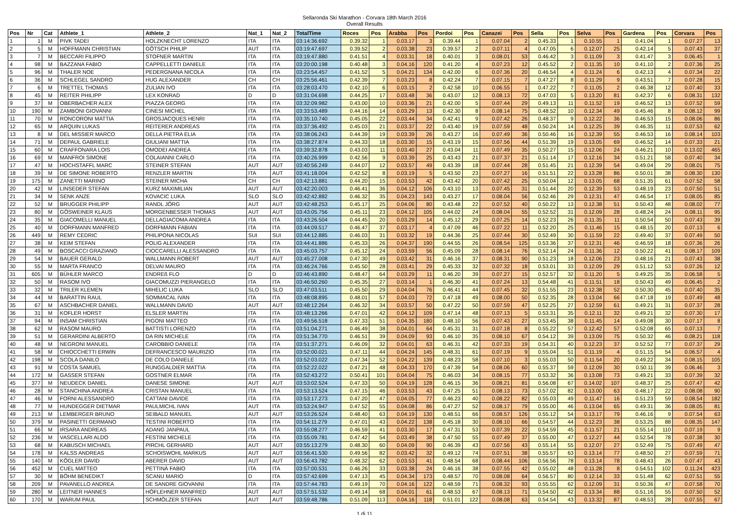Sellaronda Ski Marathon - Corvara 18th March 2016
Overall Results
| Pos | Nr | Cat | Athlete_1 | Athlete_2 | Nat_1 | Nat_2 | TotalTime | Roces | Pos | Arabba | Pos | Pordoi | Pos | Canazei | Pos | Sella | Pos | Selva | Pos | Gardena | Pos | Corvara | Pos |
| --- | --- | --- | --- | --- | --- | --- | --- | --- | --- | --- | --- | --- | --- | --- | --- | --- | --- | --- | --- | --- | --- | --- | --- |
| 1 | 1 | M | PIVK TADEI | HOLZKNECHT LORENZO | ITA | ITA | 03:14:36.692 | 0.39.32 | 1 | 0.03.17 | 3 | 0.39.44 | 1 | 0.07.04 | 2 | 0.45.33 | 1 | 0.10.55 | 1 | 0.41.04 | 1 | 0.07.27 | 13 |
| 2 | 5 | M | HOFFMANN CHRISTIAN | GÖTSCH PHILIP | AUT | ITA | 03:19:47.697 | 0.39.52 | 2 | 0.03.38 | 23 | 0.39.57 | 2 | 0.07.11 | 4 | 0.47.05 | 6 | 0.12.07 | 25 | 0.42.14 | 5 | 0.07.43 | 37 |
| 3 | 7 | M | BECCARI FILIPPO | STOFNER MARTIN | ITA | ITA | 03:19:47.880 | 0.41.51 | 4 | 0.03.31 | 18 | 0.40.01 | 3 | 0.08.01 | 53 | 0.46.42 | 3 | 0.11.09 | 3 | 0.41.47 | 3 | 0.06.45 | 1 |
| 4 | 98 | M | BAZZANA FABIO | CAPPELLETTI DANIELE | ITA | ITA | 03:20:00.198 | 0.40.48 | 3 | 0.04.16 | 120 | 0.41.20 | 4 | 0.07.23 | 12 | 0.45.52 | 2 | 0.11.35 | 10 | 0.41.10 | 2 | 0.07.36 | 25 |
| 5 | 96 | M | THALER NOE | PEDERGNANA NICOLA | ITA | ITA | 03:23:54.457 | 0.41.52 | 5 | 0.04.21 | 134 | 0.42.00 | 6 | 0.07.36 | 20 | 0.46.54 | 4 | 0.11.24 | 6 | 0.42.13 | 4 | 0.07.34 | 22 |
| 6 | 36 | M | SCHLEGEL SANDRO | HUG ALEXANDER | CH | CH | 03:25:56.461 | 0.42.39 | 7 | 0.03.23 | 8 | 0.42.24 | 7 | 0.07.15 | 7 | 0.47.27 | 8 | 0.11.29 | 9 | 0.43.51 | 7 | 0.07.28 | 15 |
| 7 | 6 | M | TRETTEL THOMAS | ZULIAN IVO | ITA | ITA | 03:28:03.470 | 0.42.10 | 6 | 0.03.15 | 2 | 0.42.58 | 10 | 0.06.55 | 1 | 0.47.22 | 7 | 0.11.05 | 2 | 0.46.38 | 12 | 0.07.40 | 33 |
| 8 | 45 | M | REITER PHILIPP | LEX KONRAD | D | D | 03:31:04.698 | 0.44.25 | 17 | 0.03.48 | 36 | 0.43.07 | 12 | 0.08.13 | 72 | 0.47.03 | 5 | 0.13.20 | 81 | 0.42.37 | 6 | 0.08.31 | 132 |
| 9 | 37 | M | OBERBACHER ALEX | PIAZZA GEORG | ITA | ITA | 03:32:09.982 | 0.43.00 | 10 | 0.03.36 | 21 | 0.42.00 | 5 | 0.07.44 | 29 | 0.49.13 | 11 | 0.11.52 | 19 | 0.46.52 | 13 | 0.07.52 | 59 |
| 10 | 190 | M | ZAMBONI GIOVANNI | CINESI MICHEL | ITA | ITA | 03:33:53.489 | 0.44.16 | 14 | 0.03.29 | 13 | 0.42.30 | 8 | 0.08.14 | 75 | 0.48.52 | 10 | 0.12.34 | 49 | 0.45.46 | 8 | 0.08.12 | 99 |
| 11 | 70 | M | RONCORONI MATTIA | GROSJACQUES HENRI | ITA | ITA | 03:35:10.740 | 0.45.05 | 22 | 0.03.44 | 34 | 0.42.41 | 9 | 0.07.42 | 26 | 0.48.37 | 9 | 0.12.22 | 36 | 0.46.53 | 15 | 0.08.06 | 86 |
| 12 | 65 | M | ARQUIN LUKAS | REITERER ANDREAS | ITA | ITA | 03:37:36.492 | 0.45.03 | 21 | 0.03.37 | 22 | 0.43.40 | 19 | 0.07.59 | 48 | 0.50.24 | 14 | 0.12.25 | 39 | 0.46.35 | 11 | 0.07.53 | 62 |
| 13 | 8 | M | DEL MISSIER MARCO | DELLA PIETRA ELIA | ITA | ITA | 03:38:06.243 | 0.44.39 | 19 | 0.03.39 | 26 | 0.43.27 | 16 | 0.07.49 | 36 | 0.50.46 | 16 | 0.12.39 | 55 | 0.46.53 | 16 | 0.08.14 | 103 |
| 14 | 71 | M | DEPAUL GABRIELE | GIULIANI MATTIA | ITA | ITA | 03:38:27.874 | 0.44.33 | 18 | 0.03.30 | 15 | 0.43.19 | 15 | 0.07.56 | 44 | 0.51.39 | 19 | 0.13.05 | 69 | 0.46.52 | 14 | 0.07.33 | 21 |
| 15 | 60 | M | CRAFFONARA LOIS | OMODEI ANDREA | ITA | ITA | 03:39:32.878 | 0.43.03 | 11 | 0.03.40 | 27 | 0.43.04 | 11 | 0.07.49 | 35 | 0.50.27 | 15 | 0.12.06 | 24 | 0.46.21 | 10 | 0.13.02 | 465 |
| 16 | 69 | M | MANFROI SIMONE | COLAIANNI CARLO | ITA | ITA | 03:40:26.999 | 0.42.56 | 9 | 0.03.39 | 25 | 0.43.43 | 21 | 0.07.37 | 21 | 0.51.14 | 17 | 0.12.16 | 34 | 0.51.21 | 58 | 0.07.40 | 34 |
| 17 | 47 | M | HOCHSTAFFL MARC | STEINER STEFAN | AUT | AUT | 03:40:56.249 | 0.44.07 | 12 | 0.03.57 | 49 | 0.43.39 | 18 | 0.07.44 | 28 | 0.51.45 | 21 | 0.12.39 | 54 | 0.49.04 | 29 | 0.08.01 | 75 |
| 18 | 39 | M | DE SIMONE ROBERTO | RENZLER MARTIN | ITA | AUT | 03:41:18.004 | 0.42.52 | 8 | 0.03.19 | 5 | 0.43.50 | 23 | 0.07.27 | 16 | 0.51.51 | 22 | 0.13.28 | 86 | 0.50.01 | 38 | 0.08.30 | 130 |
| 19 | 175 | M | ZANETTI MARINO | STEINER MICHA | CH | CH | 03:42:13.881 | 0.44.20 | 15 | 0.03.53 | 42 | 0.43.42 | 20 | 0.07.42 | 25 | 0.50.04 | 12 | 0.13.05 | 68 | 0.51.35 | 61 | 0.07.52 | 58 |
| 20 | 42 | M | LINSEDER STEFAN | KURZ MAXIMILIAN | AUT | AUT | 03:42:20.003 | 0.46.41 | 36 | 0.04.12 | 106 | 0.43.10 | 13 | 0.07.45 | 31 | 0.51.44 | 20 | 0.12.39 | 53 | 0.48.19 | 23 | 0.07.50 | 51 |
| 21 | 34 | M | SENK ANZE | KOVACIC LUKA | SLO | SLO | 03:42:42.882 | 0.46.32 | 35 | 0.04.23 | 143 | 0.43.27 | 17 | 0.08.04 | 56 | 0.52.46 | 29 | 0.12.31 | 47 | 0.46.54 | 17 | 0.08.05 | 85 |
| 22 | 52 | M | BRUGGER PHILIPP | RANDL JÖRG | AUT | AUT | 03:42:48.253 | 0.45.17 | 25 | 0.04.06 | 80 | 0.43.48 | 22 | 0.07.52 | 40 | 0.50.22 | 13 | 0.12.38 | 51 | 0.50.43 | 48 | 0.08.02 | 77 |
| 23 | 80 | M | GÖSWEINER KLAUS | MORGENBESSER THOMAS | AUT | AUT | 03:43:05.756 | 0.45.11 | 23 | 0.04.12 | 105 | 0.44.02 | 24 | 0.08.04 | 55 | 0.52.52 | 31 | 0.12.09 | 28 | 0.48.24 | 24 | 0.08.11 | 95 |
| 24 | 35 | M | GIACOMELLI MANUEL | DELLAGIACOMA ANDREA | ITA | ITA | 03:43:26.504 | 0.44.45 | 20 | 0.03.29 | 14 | 0.45.12 | 29 | 0.07.25 | 14 | 0.52.23 | 26 | 0.11.35 | 11 | 0.50.54 | 50 | 0.07.43 | 39 |
| 25 | 40 | M | DORFMANN MANFRED | DORFMANN FABIAN | ITA | ITA | 03:44:09.517 | 0.46.47 | 37 | 0.03.17 | 4 | 0.47.09 | 46 | 0.07.22 | 11 | 0.52.20 | 25 | 0.11.46 | 15 | 0.48.15 | 20 | 0.07.13 | 6 |
| 26 | 449 | M | REMY CEDRIC | PHILIPONA NICOLAS | SUI | SUI | 03:44:12.885 | 0.46.03 | 31 | 0.03.32 | 19 | 0.44.36 | 25 | 0.07.44 | 30 | 0.52.49 | 30 | 0.11.59 | 22 | 0.49.40 | 37 | 0.07.49 | 50 |
| 27 | 38 | M | KEIM STEFAN | POLIG ALEXANDER | ITA | ITA | 03:44:41.886 | 0.45.33 | 26 | 0.04.37 | 190 | 0.44.55 | 26 | 0.08.54 | 125 | 0.53.36 | 37 | 0.12.31 | 46 | 0.46.59 | 18 | 0.07.36 | 26 |
| 28 | 49 | M | BOSCACCI GRAZIANO | CIOCCARELLI ALESSANDRO | ITA | ITA | 03:45:03.757 | 0.45.12 | 24 | 0.03.59 | 56 | 0.45.09 | 28 | 0.08.14 | 76 | 0.52.14 | 24 | 0.11.36 | 12 | 0.50.22 | 41 | 0.08.17 | 109 |
| 29 | 54 | M | BAUER GERALD | WALLMANN ROBERT | AUT | AUT | 03:45:27.008 | 0.47.30 | 49 | 0.03.42 | 31 | 0.46.16 | 37 | 0.08.31 | 90 | 0.51.23 | 18 | 0.12.06 | 23 | 0.48.16 | 21 | 0.07.43 | 38 |
| 30 | 55 | M | MARTA FRANCO | DELVAI MAURO | ITA | ITA | 03:46:24.766 | 0.45.50 | 28 | 0.03.41 | 29 | 0.45.33 | 32 | 0.07.32 | 18 | 0.53.01 | 33 | 0.12.09 | 29 | 0.51.12 | 53 | 0.07.26 | 12 |
| 31 | 605 | M | BÜHLER MARCO | ENDREß FLO | D | D | 03:46:43.890 | 0.48.47 | 64 | 0.03.29 | 11 | 0.46.20 | 39 | 0.07.27 | 15 | 0.52.57 | 32 | 0.11.20 | 5 | 0.49.25 | 35 | 0.06.58 | 5 |
| 32 | 50 | M | RASOM IVO | GIACOMUZZI PIERANGELO | ITA | ITA | 03:46:50.260 | 0.45.35 | 27 | 0.03.14 | 1 | 0.46.30 | 41 | 0.07.24 | 13 | 0.54.48 | 41 | 0.11.51 | 18 | 0.50.43 | 49 | 0.06.45 | 2 |
| 33 | 32 | M | TRILER KLEMEN | MIHELIC LUKA | SLO | SLO | 03:47:03.511 | 0.45.50 | 29 | 0.04.04 | 76 | 0.46.41 | 44 | 0.07.45 | 32 | 0.51.55 | 23 | 0.12.38 | 52 | 0.50.30 | 45 | 0.07.40 | 35 |
| 34 | 44 | M | BARATTIN RAUL | SOMMACAL IVAN | ITA | ITA | 03:48:08.895 | 0.48.01 | 57 | 0.04.03 | 72 | 0.47.18 | 49 | 0.08.00 | 50 | 0.52.35 | 28 | 0.13.04 | 66 | 0.47.18 | 19 | 0.07.49 | 48 |
| 35 | 67 | M | ASCHBACHER DANIEL | WALLMANN DAVID | AUT | AUT | 03:48:12.264 | 0.46.32 | 34 | 0.03.57 | 50 | 0.47.22 | 50 | 0.07.59 | 47 | 0.52.25 | 27 | 0.12.59 | 61 | 0.49.21 | 31 | 0.07.37 | 28 |
| 36 | 31 | M | KOFLER HORST | ELSLER MARTIN | ITA | ITA | 03:48:13.266 | 0.47.01 | 42 | 0.04.12 | 109 | 0.47.14 | 48 | 0.07.13 | 5 | 0.53.31 | 35 | 0.12.11 | 32 | 0.49.21 | 32 | 0.07.30 | 17 |
| 37 | 94 | M | INSAM CHRISTIAN | PIGONI MATTEO | ITA | ITA | 03:49:56.518 | 0.47.33 | 51 | 0.04.35 | 180 | 0.48.10 | 56 | 0.07.43 | 27 | 0.53.45 | 38 | 0.11.45 | 14 | 0.49.08 | 30 | 0.07.17 | 8 |
| 38 | 62 | M | RASOM MAURO | BATTISTI LORENZO | ITA | ITA | 03:51:04.271 | 0.46.49 | 38 | 0.04.01 | 64 | 0.45.31 | 31 | 0.07.18 | 8 | 0.55.22 | 57 | 0.12.42 | 57 | 0.52.08 | 65 | 0.07.13 | 7 |
| 39 | 51 | M | GERARDINI ALBERTO | DA RIN MICHELE | ITA | ITA | 03:51:34.770 | 0.46.51 | 39 | 0.04.09 | 93 | 0.46.10 | 35 | 0.08.10 | 67 | 0.54.12 | 39 | 0.13.09 | 75 | 0.50.32 | 46 | 0.08.21 | 118 |
| 40 | 48 | M | NEGRONI MANUEL | CAROBBIO DANIELE | ITA | ITA | 03:51:37.271 | 0.46.09 | 32 | 0.04.01 | 63 | 0.46.31 | 42 | 0.07.33 | 19 | 0.54.31 | 40 | 0.12.23 | 37 | 0.52.52 | 77 | 0.07.37 | 29 |
| 41 | 58 | M | CHIOCCHETTI ERWIN | DEFRANCESCO MAURIZIO | ITA | ITA | 03:52:00.021 | 0.47.11 | 44 | 0.04.24 | 145 | 0.48.31 | 61 | 0.07.19 | 9 | 0.55.04 | 51 | 0.11.19 | 4 | 0.51.15 | 54 | 0.06.57 | 4 |
| 42 | 198 | M | SCOLA DANILO | DE COLO DANIELE | ITA | ITA | 03:52:03.022 | 0.47.34 | 52 | 0.04.22 | 139 | 0.48.23 | 58 | 0.07.10 | 3 | 0.55.03 | 50 | 0.11.54 | 20 | 0.49.22 | 34 | 0.08.15 | 105 |
| 43 | 91 | M | COSTA SAMUEL | RUNGGALDIER MATTIA | ITA | ITA | 03:52:22.022 | 0.47.21 | 48 | 0.04.33 | 170 | 0.47.39 | 54 | 0.08.06 | 60 | 0.55.37 | 59 | 0.12.09 | 30 | 0.50.11 | 39 | 0.06.46 | 3 |
| 44 | 172 | M | GASSER STEFAN | GOSTNER ELMAR | ITA | ITA | 03:52:43.272 | 0.50.41 | 101 | 0.04.04 | 75 | 0.46.03 | 34 | 0.08.15 | 77 | 0.53.32 | 36 | 0.13.08 | 73 | 0.49.21 | 33 | 0.07.39 | 32 |
| 45 | 377 | M | NEUDECK DANIEL | DANESE SIMONE | AUT | AUT | 03:53:02.524 | 0.47.33 | 50 | 0.04.19 | 128 | 0.46.15 | 36 | 0.08.21 | 81 | 0.56.08 | 67 | 0.14.02 | 107 | 0.48.37 | 25 | 0.07.47 | 42 |
| 46 | 28 | M | STANCHINA ANDREA | CRISTAN MANUEL | ITA | ITA | 03:53:13.524 | 0.47.15 | 46 | 0.03.53 | 43 | 0.47.25 | 51 | 0.08.13 | 73 | 0.57.02 | 82 | 0.13.00 | 63 | 0.48.17 | 22 | 0.08.08 | 90 |
| 47 | 46 | M | FORNI ALESSANDRO | CATTANI DAVIDE | ITA | ITA | 03:53:17.273 | 0.47.20 | 47 | 0.04.05 | 77 | 0.46.23 | 40 | 0.08.22 | 82 | 0.55.03 | 49 | 0.11.47 | 16 | 0.51.23 | 59 | 0.08.54 | 182 |
| 48 | 77 | M | HUNDEGGER DIETMAR | PAULMICHL IVAN | AUT | ITA | 03:53:24.947 | 0.47.52 | 55 | 0.04.08 | 86 | 0.47.27 | 52 | 0.08.17 | 79 | 0.55.00 | 46 | 0.13.04 | 65 | 0.49.31 | 36 | 0.08.05 | 81 |
| 49 | 213 | M | LEMBERGER BRUNO | SEIBALD MANUEL | AUT | AUT | 03:53:26.524 | 0.48.40 | 63 | 0.04.19 | 130 | 0.48.51 | 66 | 0.08.57 | 126 | 0.55.12 | 54 | 0.13.17 | 79 | 0.46.16 | 9 | 0.07.54 | 63 |
| 50 | 379 | M | PASINETTI GERMANO | TESTINI ROBERTO | ITA | ITA | 03:54:11.279 | 0.47.01 | 43 | 0.04.22 | 138 | 0.45.18 | 30 | 0.08.10 | 66 | 0.54.57 | 44 | 0.12.23 | 38 | 0.53.25 | 88 | 0.08.35 | 147 |
| 51 | 66 | M | IRSARA ANDREAS | ADANG JANPAUL | ITA | ITA | 03:55:08.277 | 0.46.59 | 41 | 0.03.30 | 17 | 0.47.31 | 53 | 0.07.39 | 22 | 0.54.59 | 45 | 0.11.57 | 21 | 0.55.14 | 110 | 0.07.19 | 9 |
| 52 | 236 | M | VASCELLARI ALDO | FESTINI MICHELE | ITA | ITA | 03:55:09.781 | 0.47.42 | 54 | 0.03.49 | 38 | 0.47.50 | 55 | 0.07.49 | 37 | 0.55.00 | 47 | 0.12.27 | 44 | 0.52.54 | 78 | 0.07.38 | 30 |
| 53 | 68 | M | KABUSCH MICHAEL | PIRCHL GERHARD | AUT | AUT | 03:55:13.279 | 0.48.30 | 60 | 0.04.09 | 90 | 0.46.39 | 43 | 0.07.56 | 43 | 0.55.14 | 55 | 0.12.07 | 27 | 0.52.49 | 75 | 0.07.49 | 47 |
| 54 | 178 | M | KALSS ANDREAS | SCHOISWOHL MARKUS | AUT | AUT | 03:56:41.530 | 0.49.56 | 82 | 0.03.42 | 32 | 0.49.12 | 74 | 0.07.51 | 38 | 0.55.57 | 63 | 0.13.14 | 77 | 0.48.50 | 27 | 0.07.59 | 71 |
| 55 | 140 | M | KÖGLER DAVID | ABERER DAVID | AUT | AUT | 03:56:43.782 | 0.48.32 | 62 | 0.03.53 | 41 | 0.48.54 | 68 | 0.08.44 | 106 | 0.56.56 | 78 | 0.13.14 | 78 | 0.48.43 | 26 | 0.07.47 | 43 |
| 56 | 452 | M | CUEL MATTEO | PETTINÀ FABIO | ITA | ITA | 03:57:00.531 | 0.46.26 | 33 | 0.03.38 | 24 | 0.46.16 | 38 | 0.07.55 | 42 | 0.55.02 | 48 | 0.11.28 | 8 | 0.54.51 | 102 | 0.11.24 | 423 |
| 57 | 30 | M | BÖHM BENEDIKT | SCANU MARIO | D | ITA | 03:57:42.699 | 0.47.13 | 45 | 0.04.34 | 173 | 0.48.57 | 70 | 0.08.08 | 64 | 0.56.57 | 80 | 0.12.14 | 33 | 0.51.48 | 62 | 0.07.51 | 55 |
| 58 | 209 | M | PAVANELLO ANDREA | DE SANDRE GIOVANNI | ITA | ITA | 03:57:44.783 | 0.49.19 | 70 | 0.04.16 | 122 | 0.48.59 | 71 | 0.08.32 | 93 | 0.55.55 | 62 | 0.12.09 | 31 | 0.50.36 | 47 | 0.07.58 | 70 |
| 59 | 280 | M | LEITNER HANNES | HÖFLEHNER MANFRED | AUT | AUT | 03:57:51.532 | 0.49.14 | 68 | 0.04.01 | 61 | 0.48.53 | 67 | 0.08.13 | 71 | 0.54.50 | 42 | 0.13.34 | 88 | 0.51.16 | 55 | 0.07.50 | 52 |
| 60 | 170 | M | WARUM PAUL | SCHMÖLZER STEFAN | AUT | AUT | 03:59:48.786 | 0.51.09 | 113 | 0.04.16 | 118 | 0.51.01 | 122 | 0.08.08 | 63 | 0.54.54 | 43 | 0.13.32 | 87 | 0.48.53 | 28 | 0.07.55 | 67 |
1 di 11